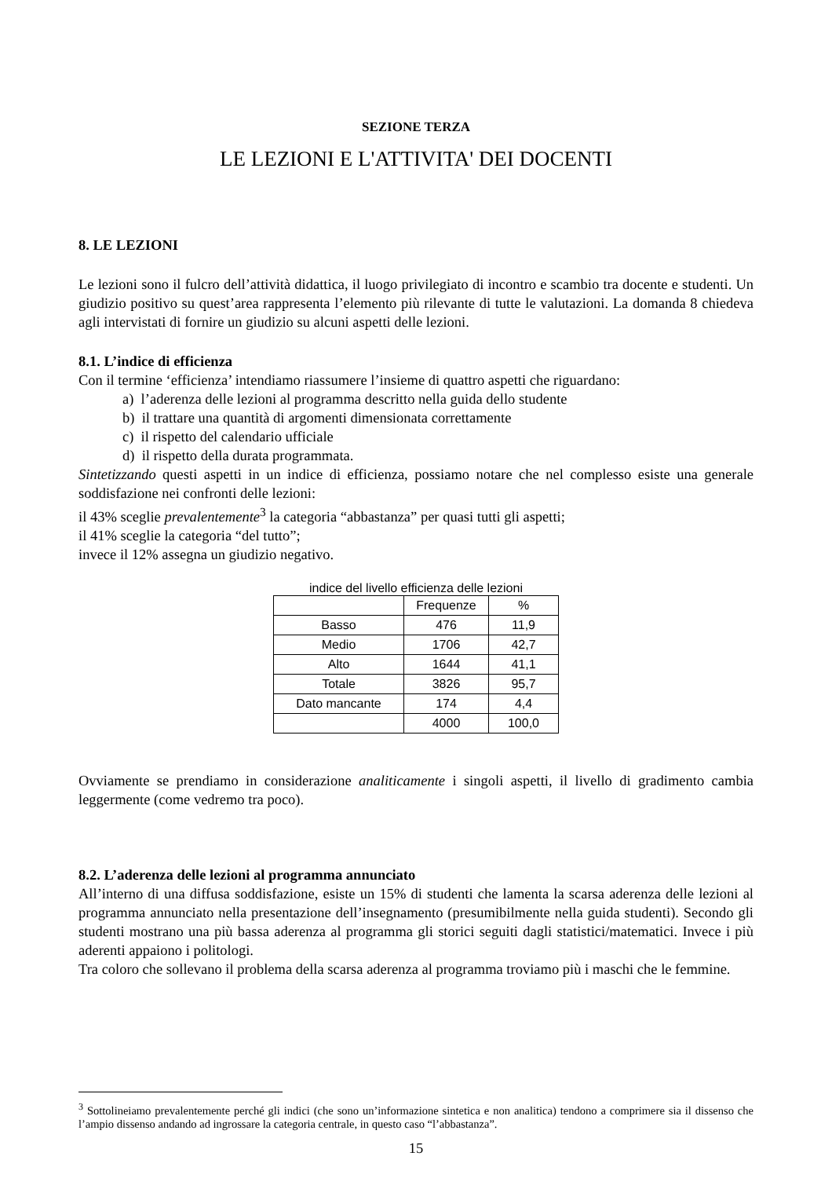SEZIONE TERZA
LE LEZIONI E L'ATTIVITA' DEI DOCENTI
8. LE LEZIONI
Le lezioni sono il fulcro dell’attività didattica, il luogo privilegiato di incontro e scambio tra docente e studenti. Un giudizio positivo su quest’area rappresenta l’elemento più rilevante di tutte le valutazioni. La domanda 8 chiedeva agli intervistati di fornire un giudizio su alcuni aspetti delle lezioni.
8.1. L’indice di efficienza
Con il termine ‘efficienza’ intendiamo riassumere l’insieme di quattro aspetti che riguardano:
a) l’aderenza delle lezioni al programma descritto nella guida dello studente
b) il trattare una quantità di argomenti dimensionata correttamente
c) il rispetto del calendario ufficiale
d) il rispetto della durata programmata.
Sintetizzando questi aspetti in un indice di efficienza, possiamo notare che nel complesso esiste una generale soddisfazione nei confronti delle lezioni:
il 43% sceglie prevalentemente<sup>3</sup> la categoria “abbastanza” per quasi tutti gli aspetti;
il 41% sceglie la categoria “del tutto”;
invece il 12% assegna un giudizio negativo.
indice del livello efficienza delle lezioni
| | Frequenze | % |
| --- | --- | --- |
| Basso | 476 | 11,9 |
| Medio | 1706 | 42,7 |
| Alto | 1644 | 41,1 |
| Totale | 3826 | 95,7 |
| Dato mancante | 174 | 4,4 |
| | 4000 | 100,0 |
Ovviamente se prendiamo in considerazione analiticamente i singoli aspetti, il livello di gradimento cambia leggermente (come vedremo tra poco).
8.2. L’aderenza delle lezioni al programma annunciato
All’interno di una diffusa soddisfazione, esiste un 15% di studenti che lamenta la scarsa aderenza delle lezioni al programma annunciato nella presentazione dell’insegnamento (presumibilmente nella guida studenti). Secondo gli studenti mostrano una più bassa aderenza al programma gli storici seguiti dagli statistici/matematici. Invece i più aderenti appaiono i politologi.
Tra coloro che sollevano il problema della scarsa aderenza al programma troviamo più i maschi che le femmine.
<sup>3</sup> Sottolineiamo prevalentemente perché gli indici (che sono un’informazione sintetica e non analitica) tendono a comprimere sia il dissenso che l’ampio dissenso andando ad ingrossare la categoria centrale, in questo caso “l’abbastanza”.
15